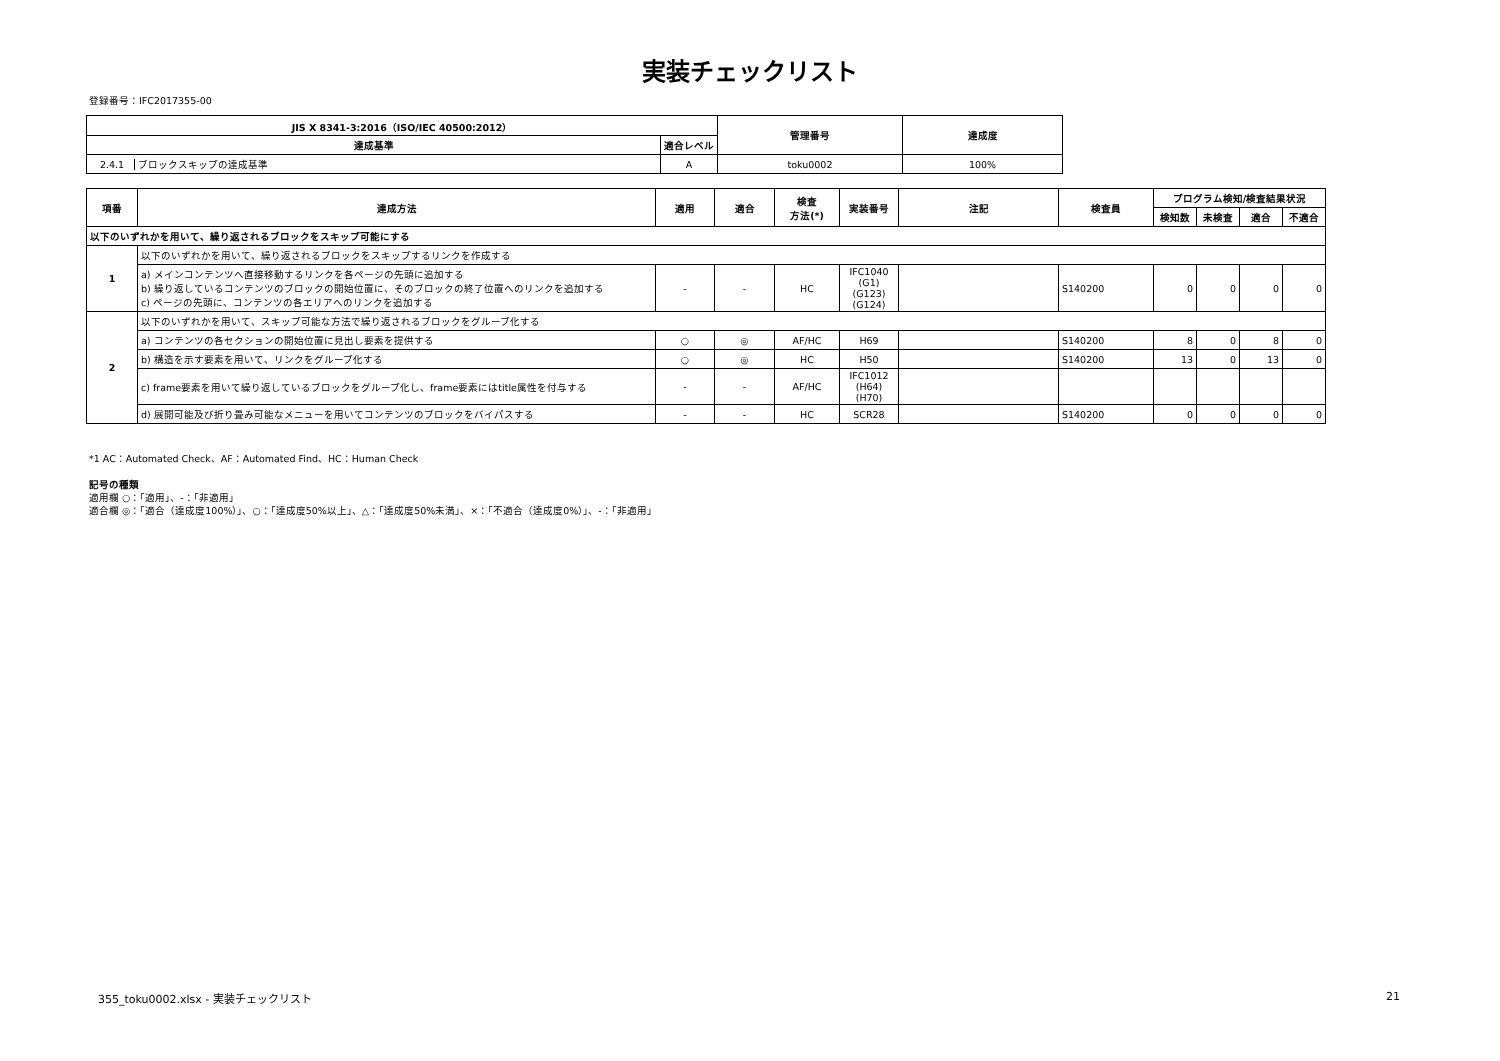実装チェックリスト
登録番号：IFC2017355-00
| JIS X 8341-3:2016（ISO/IEC 40500:2012） | | 管理番号 | 達成度 |
| --- | --- | --- | --- |
| 達成基準 | 適合レベル | | |
| 2.4.1 ブロックスキップの達成基準 | A | toku0002 | 100% |
| 項番 | 達成方法 | 適用 | 適合 | 検査 方法(*) | 実装番号 | 注記 | 検査員 | プログラム検知/検査結果状況 | | | |
| --- | --- | --- | --- | --- | --- | --- | --- | --- | --- | --- | --- |
| | | | | | | | | 検知数 | 未検査 | 適合 | 不適合 |
| 以下のいずれかを用いて、繰り返されるブロックをスキップ可能にする | | | | | | | | | | | |
| 1 | 以下のいずれかを用いて、繰り返されるブロックをスキップするリンクを作成する | | | | | | | | | | |
| | a) メインコンテンツへ直接移動するリンクを各ページの先頭に追加する b) 繰り返しているコンテンツのブロックの開始位置に、そのブロックの終了位置へのリンクを追加する c) ページの先頭に、コンテンツの各エリアへのリンクを追加する | - | - | HC | IFC1040 (G1) (G123) (G124) | | S140200 | 0 | 0 | 0 | 0 |
| 2 | 以下のいずれかを用いて、スキップ可能な方法で繰り返されるブロックをグループ化する | | | | | | | | | | |
| | a) コンテンツの各セクションの開始位置に見出し要素を提供する | ○ | ◎ | AF/HC | H69 | | S140200 | 8 | 0 | 8 | 0 |
| | b) 構造を示す要素を用いて、リンクをグループ化する | ○ | ◎ | HC | H50 | | S140200 | 13 | 0 | 13 | 0 |
| | c) frame要素を用いて繰り返しているブロックをグループ化し、frame要素にはtitle属性を付与する | - | - | AF/HC | IFC1012 (H64) (H70) | | | | | | |
| | d) 展開可能及び折り畳み可能なメニューを用いてコンテンツのブロックをバイパスする | - | - | HC | SCR28 | | S140200 | 0 | 0 | 0 | 0 |
*1 AC：Automated Check、AF：Automated Find、HC：Human Check
記号の種類
適用欄 ○：「適用」、-：「非適用」
適合欄 ◎：「適合（達成度100%）」、○：「達成度50%以上」、△：「達成度50%未満」、×：「不適合（達成度0%）」、-：「非適用」
355_toku0002.xlsx - 実装チェックリスト 21